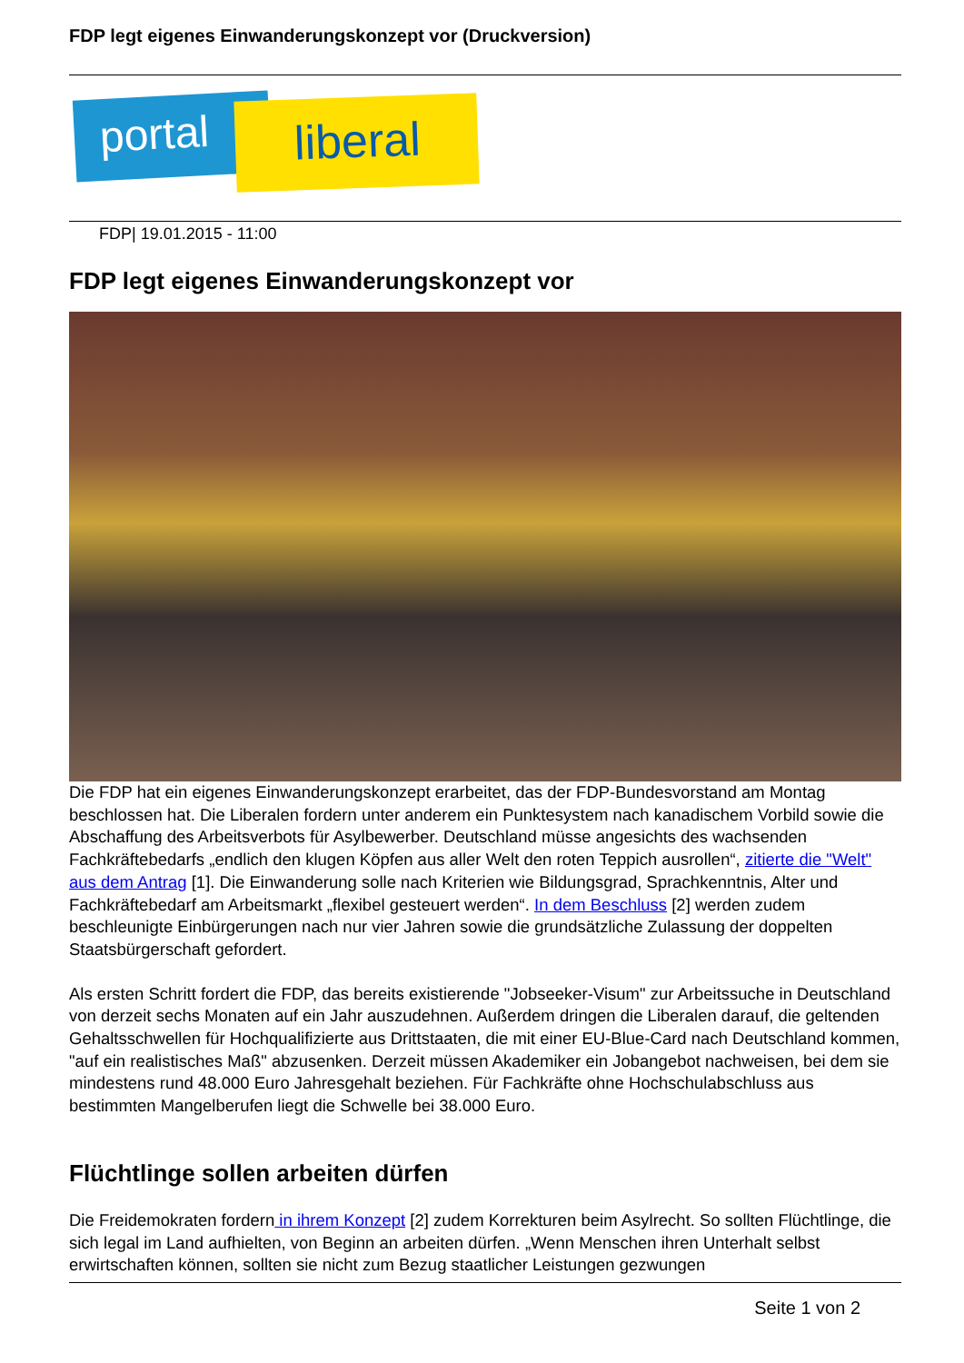FDP legt eigenes Einwanderungskonzept vor (Druckversion)
portal liberal
FDP| 19.01.2015 - 11:00
FDP legt eigenes Einwanderungskonzept vor
Die FDP hat ein eigenes Einwanderungskonzept erarbeitet, das der FDP-Bundesvorstand am Montag beschlossen hat. Die Liberalen fordern unter anderem ein Punktesystem nach kanadischem Vorbild sowie die Abschaffung des Arbeitsverbots für Asylbewerber. Deutschland müsse angesichts des wachsenden Fachkräftebedarfs „endlich den klugen Köpfen aus aller Welt den roten Teppich ausrollen“, zitierte die "Welt" aus dem Antrag [1]. Die Einwanderung solle nach Kriterien wie Bildungsgrad, Sprachkenntnis, Alter und Fachkräftebedarf am Arbeitsmarkt „flexibel gesteuert werden“. In dem Beschluss [2] werden zudem beschleunigte Einbürgerungen nach nur vier Jahren sowie die grundsätzliche Zulassung der doppelten Staatsbürgerschaft gefordert.
Als ersten Schritt fordert die FDP, das bereits existierende "Jobseeker-Visum" zur Arbeitssuche in Deutschland von derzeit sechs Monaten auf ein Jahr auszudehnen. Außerdem dringen die Liberalen darauf, die geltenden Gehaltsschwellen für Hochqualifizierte aus Drittstaaten, die mit einer EU-Blue-Card nach Deutschland kommen, "auf ein realistisches Maß" abzusenken. Derzeit müssen Akademiker ein Jobangebot nachweisen, bei dem sie mindestens rund 48.000 Euro Jahresgehalt beziehen. Für Fachkräfte ohne Hochschulabschluss aus bestimmten Mangelberufen liegt die Schwelle bei 38.000 Euro.
Flüchtlinge sollen arbeiten dürfen
Die Freidemokraten fordern in ihrem Konzept [2] zudem Korrekturen beim Asylrecht. So sollten Flüchtlinge, die sich legal im Land aufhielten, von Beginn an arbeiten dürfen. „Wenn Menschen ihren Unterhalt selbst erwirtschaften können, sollten sie nicht zum Bezug staatlicher Leistungen gezwungen
Seite 1 von 2